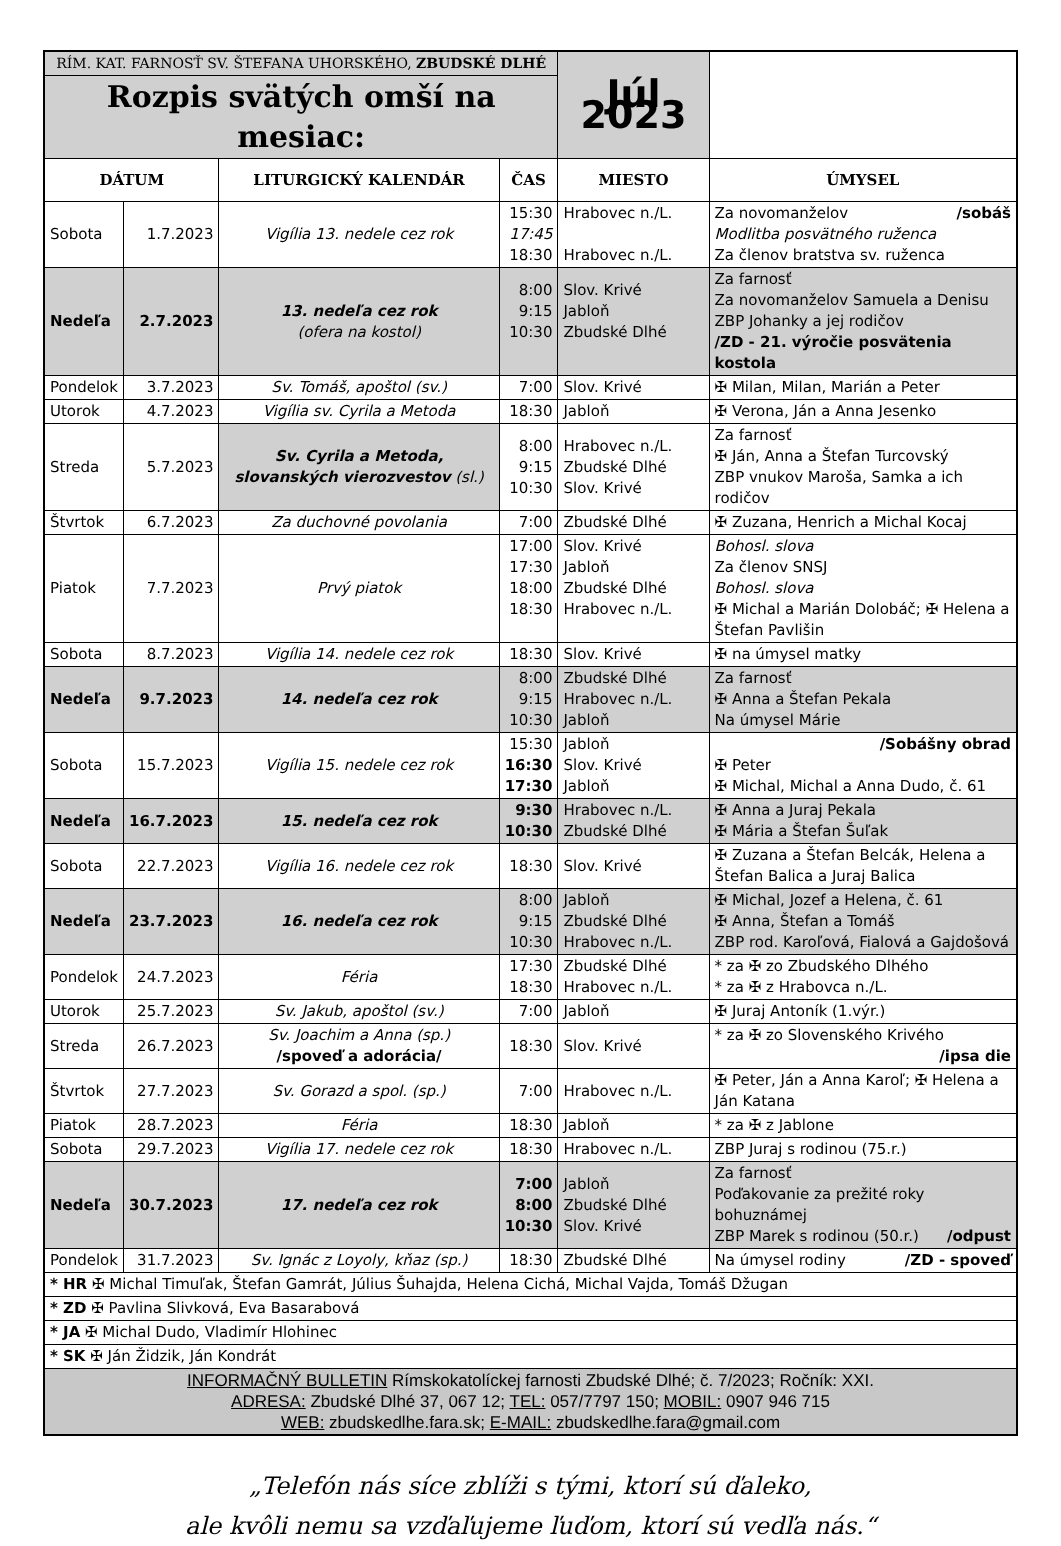| RÍM. KAT. FARNOSŤ SV. ŠTEFANA UHORSKÉHO, ZBUDSKÉ DLHÉ | | | | Júl 2023 | |
| Rozpis svätých omší na mesiac: | | | | | |
| DÁTUM | | LITURGICKÝ KALENDÁR | ČAS | MIESTO | ÚMYSEL |
| Sobota | 1.7.2023 | Vigília 13. nedele cez rok | 15:30 17:45 18:30 | Hrabovec n./L. Hrabovec n./L. | Za novomanželov /sobáš Modlitba posvätného ruženca Za členov bratstva sv. ruženca |
| Nedeľa | 2.7.2023 | 13. nedeľa cez rok (ofera na kostol) | 8:00 9:15 10:30 | Slov. Krivé Jabloň Zbudské Dlhé | Za farnosť Za novomanželov Samuela a Denisu ZBP Johanky a jej rodičov /ZD - 21. výročie posvätenia kostola |
| Pondelok | 3.7.2023 | Sv. Tomáš, apoštol (sv.) | 7:00 | Slov. Krivé | ✠ Milan, Milan, Marián a Peter |
| Utorok | 4.7.2023 | Vigília sv. Cyrila a Metoda | 18:30 | Jabloň | ✠ Verona, Ján a Anna Jesenko |
| Streda | 5.7.2023 | Sv. Cyrila a Metoda, slovanských vierozvestov (sl.) | 8:00 9:15 10:30 | Hrabovec n./L. Zbudské Dlhé Slov. Krivé | Za farnosť ✠ Ján, Anna a Štefan Turcovský ZBP vnukov Maroša, Samka a ich rodičov |
| Štvrtok | 6.7.2023 | Za duchovné povolania | 7:00 | Zbudské Dlhé | ✠ Zuzana, Henrich a Michal Kocaj |
| Piatok | 7.7.2023 | Prvý piatok | 17:00 17:30 18:00 18:30 | Slov. Krivé Jabloň Zbudské Dlhé Hrabovec n./L. | Bohosl. slova Za členov SNSJ Bohosl. slova ✠ Michal a Marián Dolobáč; ✠ Helena a Štefan Pavlišin |
| Sobota | 8.7.2023 | Vigília 14. nedele cez rok | 18:30 | Slov. Krivé | ✠ na úmysel matky |
| Nedeľa | 9.7.2023 | 14. nedeľa cez rok | 8:00 9:15 10:30 | Zbudské Dlhé Hrabovec n./L. Jabloň | Za farnosť ✠ Anna a Štefan Pekala Na úmysel Márie |
| Sobota | 15.7.2023 | Vigília 15. nedele cez rok | 15:30 16:30 17:30 | Jabloň Slov. Krivé Jabloň | /Sobášny obrad ✠ Peter ✠ Michal, Michal a Anna Dudo, č. 61 |
| Nedeľa | 16.7.2023 | 15. nedeľa cez rok | 9:30 10:30 | Hrabovec n./L. Zbudské Dlhé | ✠ Anna a Juraj Pekala ✠ Mária a Štefan Šuľak |
| Sobota | 22.7.2023 | Vigília 16. nedele cez rok | 18:30 | Slov. Krivé | ✠ Zuzana a Štefan Belcák, Helena a Štefan Balica a Juraj Balica |
| Nedeľa | 23.7.2023 | 16. nedeľa cez rok | 8:00 9:15 10:30 | Jabloň Zbudské Dlhé Hrabovec n./L. | ✠ Michal, Jozef a Helena, č. 61 ✠ Anna, Štefan a Tomáš ZBP rod. Karoľová, Fialová a Gajdošová |
| Pondelok | 24.7.2023 | Féria | 17:30 18:30 | Zbudské Dlhé Hrabovec n./L. | * za ✠ zo Zbudského Dlhého * za ✠ z Hrabovca n./L. |
| Utorok | 25.7.2023 | Sv. Jakub, apoštol (sv.) | 7:00 | Jabloň | ✠ Juraj Antoník (1.výr.) |
| Streda | 26.7.2023 | Sv. Joachim a Anna (sp.) /spoveď a adorácia/ | 18:30 | Slov. Krivé | * za ✠ zo Slovenského Krivého /ipsa die |
| Štvrtok | 27.7.2023 | Sv. Gorazd a spol. (sp.) | 7:00 | Hrabovec n./L. | ✠ Peter, Ján a Anna Karoľ; ✠ Helena a Ján Katana |
| Piatok | 28.7.2023 | Féria | 18:30 | Jabloň | * za ✠ z Jablone |
| Sobota | 29.7.2023 | Vigília 17. nedele cez rok | 18:30 | Hrabovec n./L. | ZBP Juraj s rodinou (75.r.) |
| Nedeľa | 30.7.2023 | 17. nedeľa cez rok | 7:00 8:00 10:30 | Jabloň Zbudské Dlhé Slov. Krivé | Za farnosť Poďakovanie za prežité roky bohuznámej ZBP Marek s rodinou (50.r.) /odpust |
| Pondelok | 31.7.2023 | Sv. Ignác z Loyoly, kňaz (sp.) | 18:30 | Zbudské Dlhé | Na úmysel rodiny /ZD - spoveď |
| * HR ✠ Michal Timuľak, Štefan Gamrát, Július Šuhajda, Helena Cichá, Michal Vajda, Tomáš Džugan | | | | | |
| * ZD ✠ Pavlina Slivková, Eva Basarabová | | | | | |
| * JA ✠ Michal Dudo, Vladimír Hlohinec | | | | | |
| * SK ✠ Ján Židzik, Ján Kondrát | | | | | |
| INFORMAČNÝ BULLETIN Rímskokatolíckej farnosti Zbudské Dlhé; č. 7/2023; Ročník: XXI. ADRESA: Zbudské Dlhé 37, 067 12; TEL: 057/7797 150; MOBIL: 0907 946 715 WEB: zbudskedlhe.fara.sk; E-MAIL: zbudskedlhe.fara@gmail.com | | | | | |
„Telefón nás síce zblíži s tými, ktorí sú ďaleko,
ale kvôli nemu sa vzďaľujeme ľuďom, ktorí sú vedľa nás.“